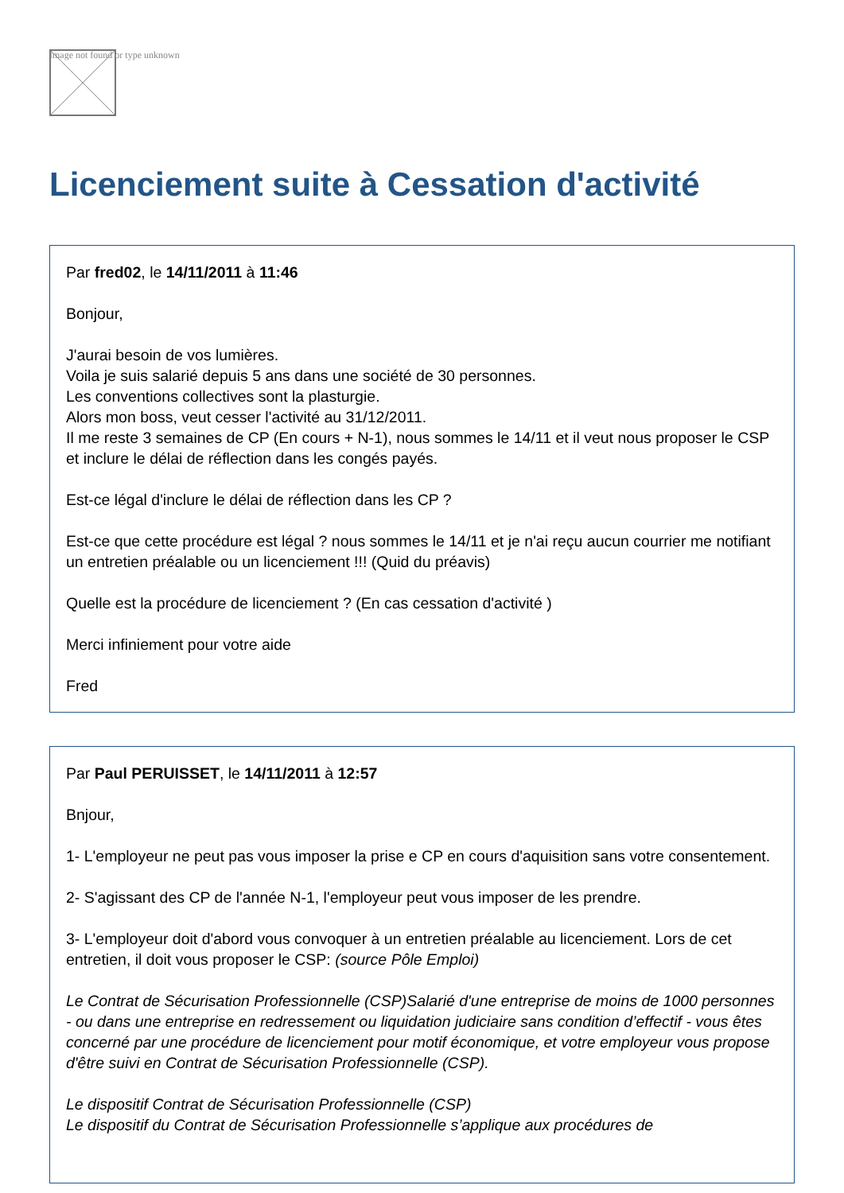Image not found or type unknown
Licenciement suite à Cessation d'activité
Par fred02, le 14/11/2011 à 11:46
Bonjour,
J'aurai besoin de vos lumières.
Voila je suis salarié depuis 5 ans dans une société de 30 personnes.
Les conventions collectives sont la plasturgie.
Alors mon boss, veut cesser l'activité au 31/12/2011.
Il me reste 3 semaines de CP (En cours + N-1), nous sommes le 14/11 et il veut nous proposer le CSP et inclure le délai de réflection dans les congés payés.
Est-ce légal d'inclure le délai de réflection dans les CP ?
Est-ce que cette procédure est légal ? nous sommes le 14/11 et je n'ai reçu aucun courrier me notifiant un entretien préalable ou un licenciement !!! (Quid du préavis)
Quelle est la procédure de licenciement ? (En cas cessation d'activité )
Merci infiniement pour votre aide
Fred
Par Paul PERUISSET, le 14/11/2011 à 12:57
Bnjour,
1- L'employeur ne peut pas vous imposer la prise e CP en cours d'aquisition sans votre consentement.
2- S'agissant des CP de l'année N-1, l'employeur peut vous imposer de les prendre.
3- L'employeur doit d'abord vous convoquer à un entretien préalable au licenciement. Lors de cet entretien, il doit vous proposer le CSP: (source Pôle Emploi)
Le Contrat de Sécurisation Professionnelle (CSP)Salarié d'une entreprise de moins de 1000 personnes - ou dans une entreprise en redressement ou liquidation judiciaire sans condition d’effectif - vous êtes concerné par une procédure de licenciement pour motif économique, et votre employeur vous propose d'être suivi en Contrat de Sécurisation Professionnelle (CSP).
Le dispositif Contrat de Sécurisation Professionnelle (CSP)
Le dispositif du Contrat de Sécurisation Professionnelle s’applique aux procédures de